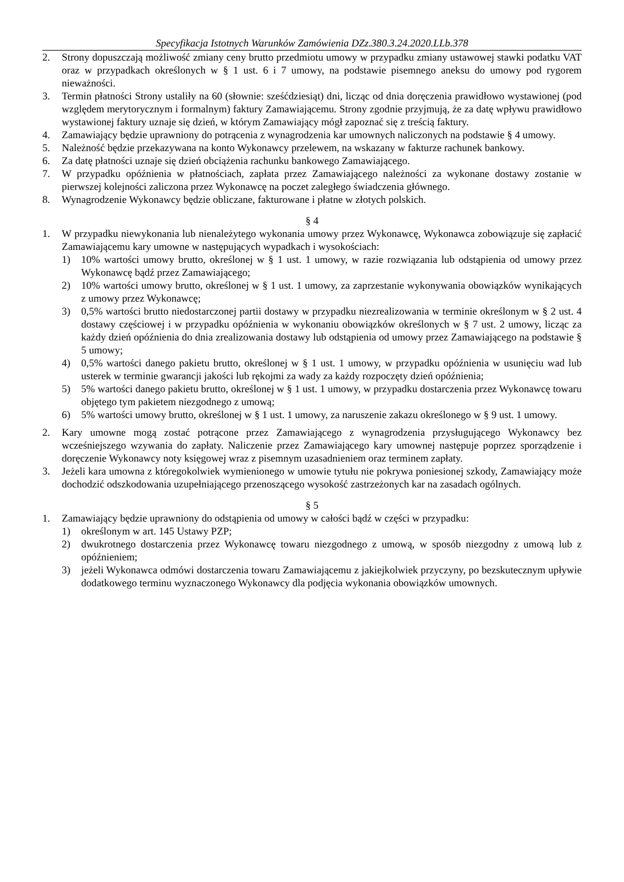Specyfikacja Istotnych Warunków Zamówienia DZz.380.3.24.2020.LLb.378
2. Strony dopuszczają możliwość zmiany ceny brutto przedmiotu umowy w przypadku zmiany ustawowej stawki podatku VAT oraz w przypadkach określonych w § 1 ust. 6 i 7 umowy, na podstawie pisemnego aneksu do umowy pod rygorem nieważności.
3. Termin płatności Strony ustaliły na 60 (słownie: sześćdziesiąt) dni, licząc od dnia doręczenia prawidłowo wystawionej (pod względem merytorycznym i formalnym) faktury Zamawiającemu. Strony zgodnie przyjmują, że za datę wpływu prawidłowo wystawionej faktury uznaje się dzień, w którym Zamawiający mógł zapoznać się z treścią faktury.
4. Zamawiający będzie uprawniony do potrącenia z wynagrodzenia kar umownych naliczonych na podstawie § 4 umowy.
5. Należność będzie przekazywana na konto Wykonawcy przelewem, na wskazany w fakturze rachunek bankowy.
6. Za datę płatności uznaje się dzień obciążenia rachunku bankowego Zamawiającego.
7. W przypadku opóźnienia w płatnościach, zapłata przez Zamawiającego należności za wykonane dostawy zostanie w pierwszej kolejności zaliczona przez Wykonawcę na poczet zaległego świadczenia głównego.
8. Wynagrodzenie Wykonawcy będzie obliczane, fakturowane i płatne w złotych polskich.
§ 4
1. W przypadku niewykonania lub nienależytego wykonania umowy przez Wykonawcę, Wykonawca zobowiązuje się zapłacić Zamawiającemu kary umowne w następujących wypadkach i wysokościach:
1) 10% wartości umowy brutto, określonej w § 1 ust. 1 umowy, w razie rozwiązania lub odstąpienia od umowy przez Wykonawcę bądź przez Zamawiającego;
2) 10% wartości umowy brutto, określonej w § 1 ust. 1 umowy, za zaprzestanie wykonywania obowiązków wynikających z umowy przez Wykonawcę;
3) 0,5% wartości brutto niedostarczonej partii dostawy w przypadku niezrealizowania w terminie określonym w § 2 ust. 4 dostawy częściowej i w przypadku opóźnienia w wykonaniu obowiązków określonych w § 7 ust. 2 umowy, licząc za każdy dzień opóźnienia do dnia zrealizowania dostawy lub odstąpienia od umowy przez Zamawiającego na podstawie § 5 umowy;
4) 0,5% wartości danego pakietu brutto, określonej w § 1 ust. 1 umowy, w przypadku opóźnienia w usunięciu wad lub usterek w terminie gwarancji jakości lub rękojmi za wady za każdy rozpoczęty dzień opóźnienia;
5) 5% wartości danego pakietu brutto, określonej w § 1 ust. 1 umowy, w przypadku dostarczenia przez Wykonawcę towaru objętego tym pakietem niezgodnego z umową;
6) 5% wartości umowy brutto, określonej w § 1 ust. 1 umowy, za naruszenie zakazu określonego w § 9 ust. 1 umowy.
2. Kary umowne mogą zostać potrącone przez Zamawiającego z wynagrodzenia przysługującego Wykonawcy bez wcześniejszego wzywania do zapłaty. Naliczenie przez Zamawiającego kary umownej następuje poprzez sporządzenie i doręczenie Wykonawcy noty księgowej wraz z pisemnym uzasadnieniem oraz terminem zapłaty.
3. Jeżeli kara umowna z któregokolwiek wymienionego w umowie tytułu nie pokrywa poniesionej szkody, Zamawiający może dochodzić odszkodowania uzupełniającego przenoszącego wysokość zastrzeżonych kar na zasadach ogólnych.
§ 5
1. Zamawiający będzie uprawniony do odstąpienia od umowy w całości bądź w części w przypadku:
1) określonym w art. 145 Ustawy PZP;
2) dwukrotnego dostarczenia przez Wykonawcę towaru niezgodnego z umową, w sposób niezgodny z umową lub z opóźnieniem;
3) jeżeli Wykonawca odmówi dostarczenia towaru Zamawiającemu z jakiejkolwiek przyczyny, po bezskutecznym upływie dodatkowego terminu wyznaczonego Wykonawcy dla podjęcia wykonania obowiązków umownych.